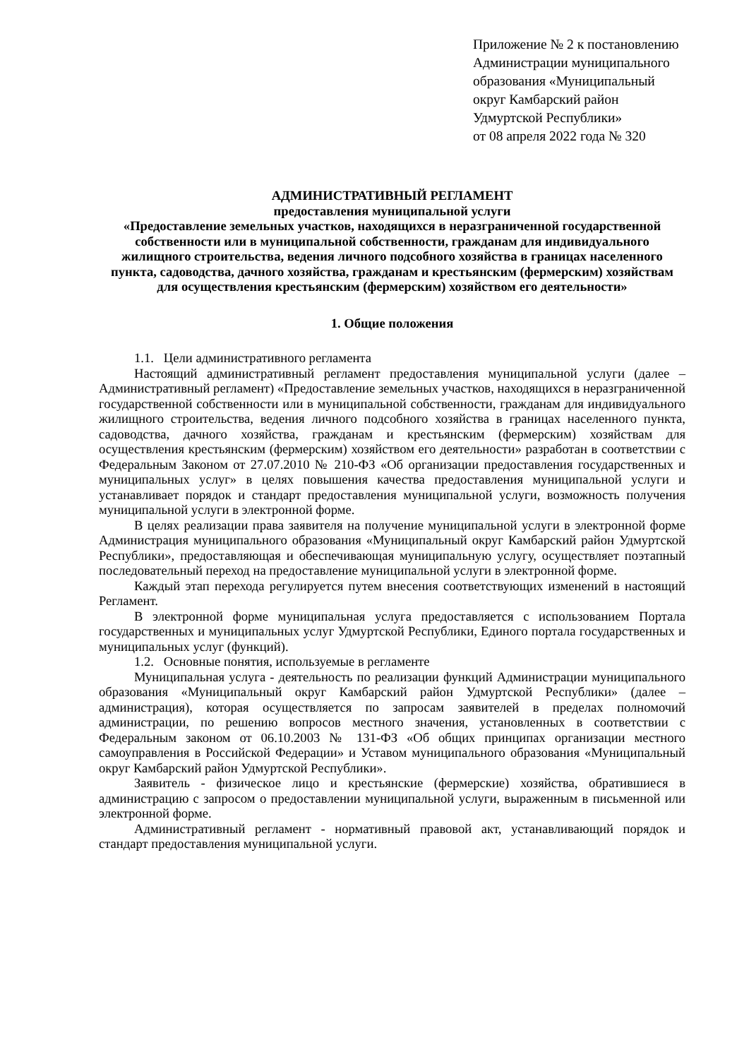Приложение № 2 к постановлению
Администрации муниципального
образования «Муниципальный
округ Камбарский район
Удмуртской Республики»
от 08 апреля 2022 года № 320
АДМИНИСТРАТИВНЫЙ РЕГЛАМЕНТ
предоставления муниципальной услуги
«Предоставление земельных участков, находящихся в неразграниченной государственной собственности или в муниципальной собственности, гражданам для индивидуального жилищного строительства, ведения личного подсобного хозяйства в границах населенного пункта, садоводства, дачного хозяйства, гражданам и крестьянским (фермерским) хозяйствам для осуществления крестьянским (фермерским) хозяйством его деятельности»
1. Общие положения
1.1. Цели административного регламента
Настоящий административный регламент предоставления муниципальной услуги (далее – Административный регламент) «Предоставление земельных участков, находящихся в неразграниченной государственной собственности или в муниципальной собственности, гражданам для индивидуального жилищного строительства, ведения личного подсобного хозяйства в границах населенного пункта, садоводства, дачного хозяйства, гражданам и крестьянским (фермерским) хозяйствам для осуществления крестьянским (фермерским) хозяйством его деятельности» разработан в соответствии с Федеральным Законом от 27.07.2010 № 210-ФЗ «Об организации предоставления государственных и муниципальных услуг» в целях повышения качества предоставления муниципальной услуги и устанавливает порядок и стандарт предоставления муниципальной услуги, возможность получения муниципальной услуги в электронной форме.
В целях реализации права заявителя на получение муниципальной услуги в электронной форме Администрация муниципального образования «Муниципальный округ Камбарский район Удмуртской Республики», предоставляющая и обеспечивающая муниципальную услугу, осуществляет поэтапный последовательный переход на предоставление муниципальной услуги в электронной форме.
Каждый этап перехода регулируется путем внесения соответствующих изменений в настоящий Регламент.
В электронной форме муниципальная услуга предоставляется с использованием Портала государственных и муниципальных услуг Удмуртской Республики, Единого портала государственных и муниципальных услуг (функций).
1.2. Основные понятия, используемые в регламенте
Муниципальная услуга - деятельность по реализации функций Администрации муниципального образования «Муниципальный округ Камбарский район Удмуртской Республики» (далее – администрация), которая осуществляется по запросам заявителей в пределах полномочий администрации, по решению вопросов местного значения, установленных в соответствии с Федеральным законом от 06.10.2003 № 131-ФЗ «Об общих принципах организации местного самоуправления в Российской Федерации» и Уставом муниципального образования «Муниципальный округ Камбарский район Удмуртской Республики».
Заявитель - физическое лицо и крестьянские (фермерские) хозяйства, обратившиеся в администрацию с запросом о предоставлении муниципальной услуги, выраженным в письменной или электронной форме.
Административный регламент - нормативный правовой акт, устанавливающий порядок и стандарт предоставления муниципальной услуги.